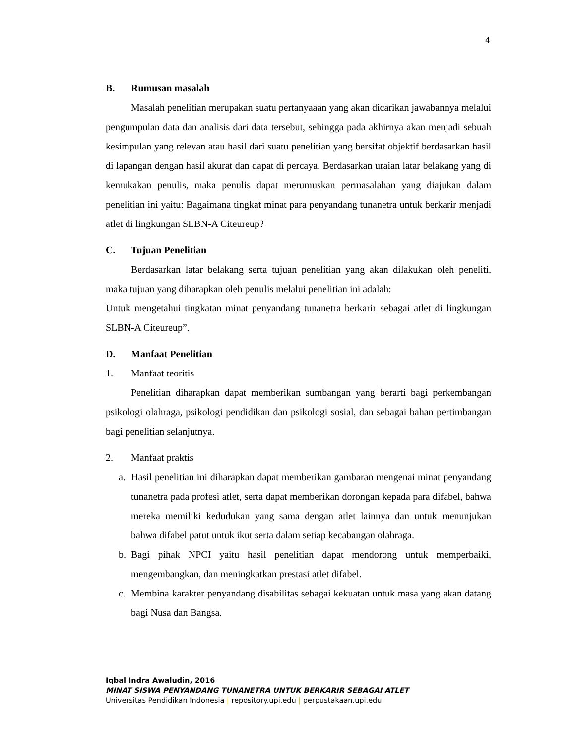4
B. Rumusan masalah
Masalah penelitian merupakan suatu pertanyaaan yang akan dicarikan jawabannya melalui pengumpulan data dan analisis dari data tersebut, sehingga pada akhirnya akan menjadi sebuah kesimpulan yang relevan atau hasil dari suatu penelitian yang bersifat objektif berdasarkan hasil di lapangan dengan hasil akurat dan dapat di percaya. Berdasarkan uraian latar belakang yang di kemukakan penulis, maka penulis dapat merumuskan permasalahan yang diajukan dalam penelitian ini yaitu: Bagaimana tingkat minat para penyandang tunanetra untuk berkarir menjadi atlet di lingkungan SLBN-A Citeureup?
C. Tujuan Penelitian
Berdasarkan latar belakang serta tujuan penelitian yang akan dilakukan oleh peneliti, maka tujuan yang diharapkan oleh penulis melalui penelitian ini adalah:
Untuk mengetahui tingkatan minat penyandang tunanetra berkarir sebagai atlet di lingkungan SLBN-A Citeureup”.
D. Manfaat Penelitian
1. Manfaat teoritis
Penelitian diharapkan dapat memberikan sumbangan yang berarti bagi perkembangan psikologi olahraga, psikologi pendidikan dan psikologi sosial, dan sebagai bahan pertimbangan bagi penelitian selanjutnya.
2. Manfaat praktis
a. Hasil penelitian ini diharapkan dapat memberikan gambaran mengenai minat penyandang tunanetra pada profesi atlet, serta dapat memberikan dorongan kepada para difabel, bahwa mereka memiliki kedudukan yang sama dengan atlet lainnya dan untuk menunjukan bahwa difabel patut untuk ikut serta dalam setiap kecabangan olahraga.
b. Bagi pihak NPCI yaitu hasil penelitian dapat mendorong untuk memperbaiki, mengembangkan, dan meningkatkan prestasi atlet difabel.
c. Membina karakter penyandang disabilitas sebagai kekuatan untuk masa yang akan datang bagi Nusa dan Bangsa.
Iqbal Indra Awaludin, 2016
MINAT SISWA PENYANDANG TUNANETRA UNTUK BERKARIR SEBAGAI ATLET
Universitas Pendidikan Indonesia | repository.upi.edu | perpustakaan.upi.edu